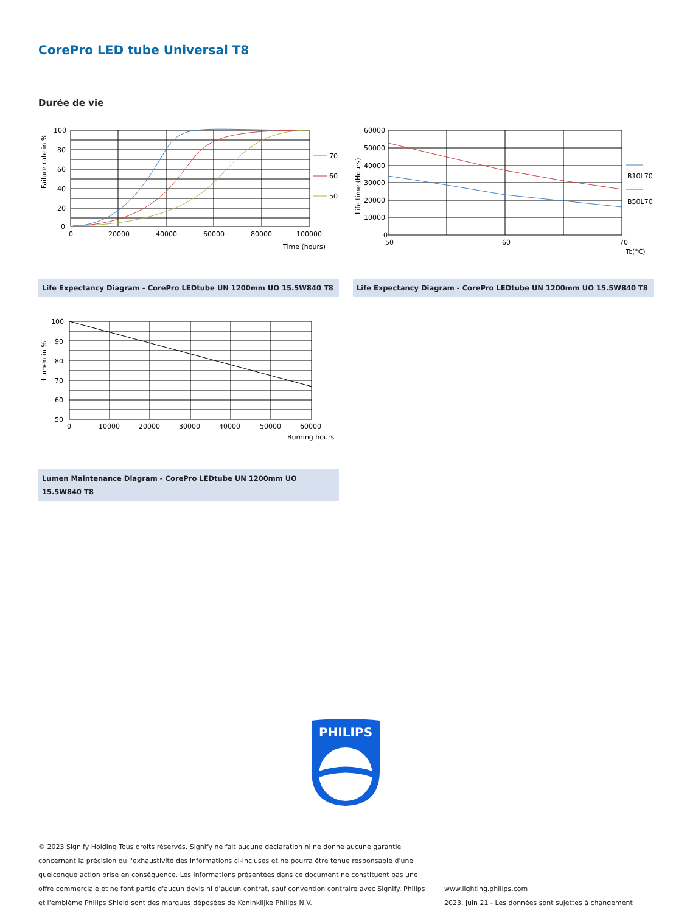CorePro LED tube Universal T8
Durée de vie
100
80
60
40
20
0
0
20000
40000
60000
80000
100000
Time (hours)
Failure rate in %
70
60
50
60000
50000
40000
30000
20000
10000
0
50
60
70
Tc(°C)
Life time (Hours)
B10L70
B50L70
Life Expectancy Diagram - CorePro LEDtube UN 1200mm UO 15.5W840 T8 Life Expectancy Diagram - CorePro LEDtube UN 1200mm UO 15.5W840 T8
100
90
80
70
60
50
0
10000
20000
30000
40000
50000
60000
Burning hours
Lumen in %
Lumen Maintenance Diagram - CorePro LEDtube UN 1200mm UO 15.5W840 T8
PHILIPS
© 2023 Signify Holding Tous droits réservés. Signify ne fait aucune déclaration ni ne donne aucune garantie concernant la précision ou l'exhaustivité des informations ci-incluses et ne pourra être tenue responsable d'une quelconque action prise en conséquence. Les informations présentées dans ce document ne constituent pas une offre commerciale et ne font partie d'aucun devis ni d'aucun contrat, sauf convention contraire avec Signify. Philips et l'emblème Philips Shield sont des marques déposées de Koninklijke Philips N.V.
www.lighting.philips.com
2023, juin 21 - Les données sont sujettes à changement